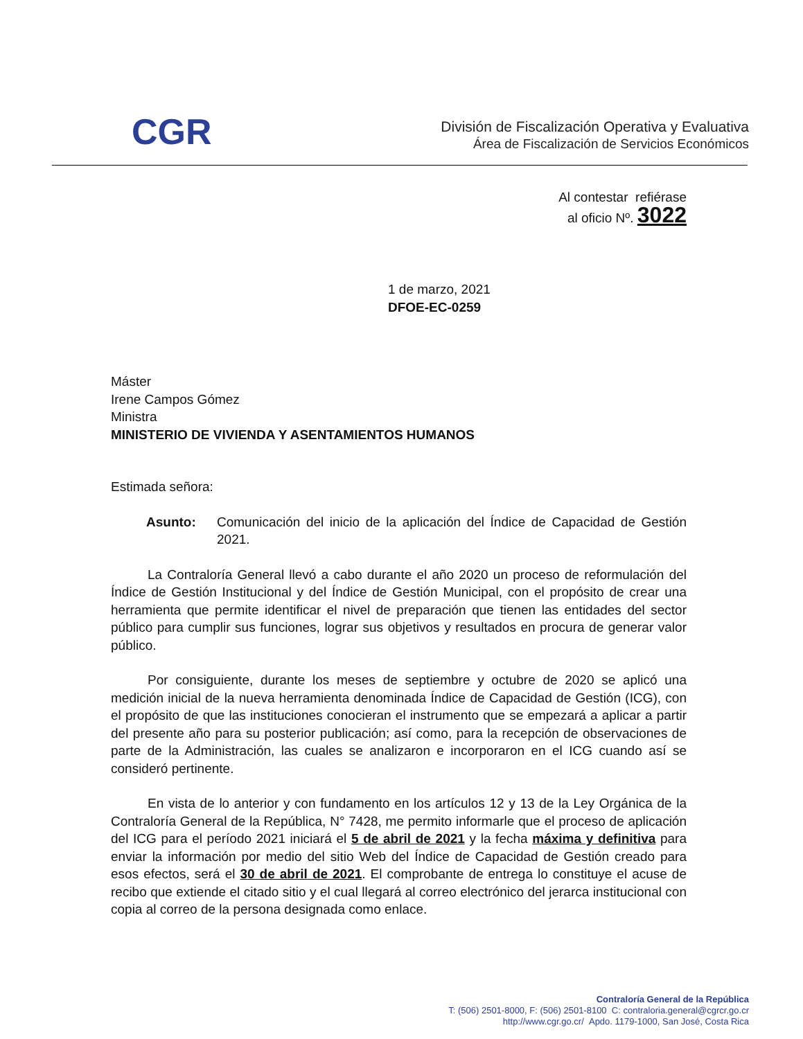CGR
División de Fiscalización Operativa y Evaluativa
Área de Fiscalización de Servicios Económicos
Al contestar refiérase
al oficio Nº. 3022
1 de marzo, 2021
DFOE-EC-0259
Máster
Irene Campos Gómez
Ministra
MINISTERIO DE VIVIENDA Y ASENTAMIENTOS HUMANOS
Estimada señora:
Asunto: Comunicación del inicio de la aplicación del Índice de Capacidad de Gestión 2021.
La Contraloría General llevó a cabo durante el año 2020 un proceso de reformulación del Índice de Gestión Institucional y del Índice de Gestión Municipal, con el propósito de crear una herramienta que permite identificar el nivel de preparación que tienen las entidades del sector público para cumplir sus funciones, lograr sus objetivos y resultados en procura de generar valor público.
Por consiguiente, durante los meses de septiembre y octubre de 2020 se aplicó una medición inicial de la nueva herramienta denominada Índice de Capacidad de Gestión (ICG), con el propósito de que las instituciones conocieran el instrumento que se empezará a aplicar a partir del presente año para su posterior publicación; así como, para la recepción de observaciones de parte de la Administración, las cuales se analizaron e incorporaron en el ICG cuando así se consideró pertinente.
En vista de lo anterior y con fundamento en los artículos 12 y 13 de la Ley Orgánica de la Contraloría General de la República, N° 7428, me permito informarle que el proceso de aplicación del ICG para el período 2021 iniciará el 5 de abril de 2021 y la fecha máxima y definitiva para enviar la información por medio del sitio Web del Índice de Capacidad de Gestión creado para esos efectos, será el 30 de abril de 2021. El comprobante de entrega lo constituye el acuse de recibo que extiende el citado sitio y el cual llegará al correo electrónico del jerarca institucional con copia al correo de la persona designada como enlace.
Contraloría General de la República
T: (506) 2501-8000, F: (506) 2501-8100 C: contraloria.general@cgrcr.go.cr
http://www.cgr.go.cr/ Apdo. 1179-1000, San José, Costa Rica